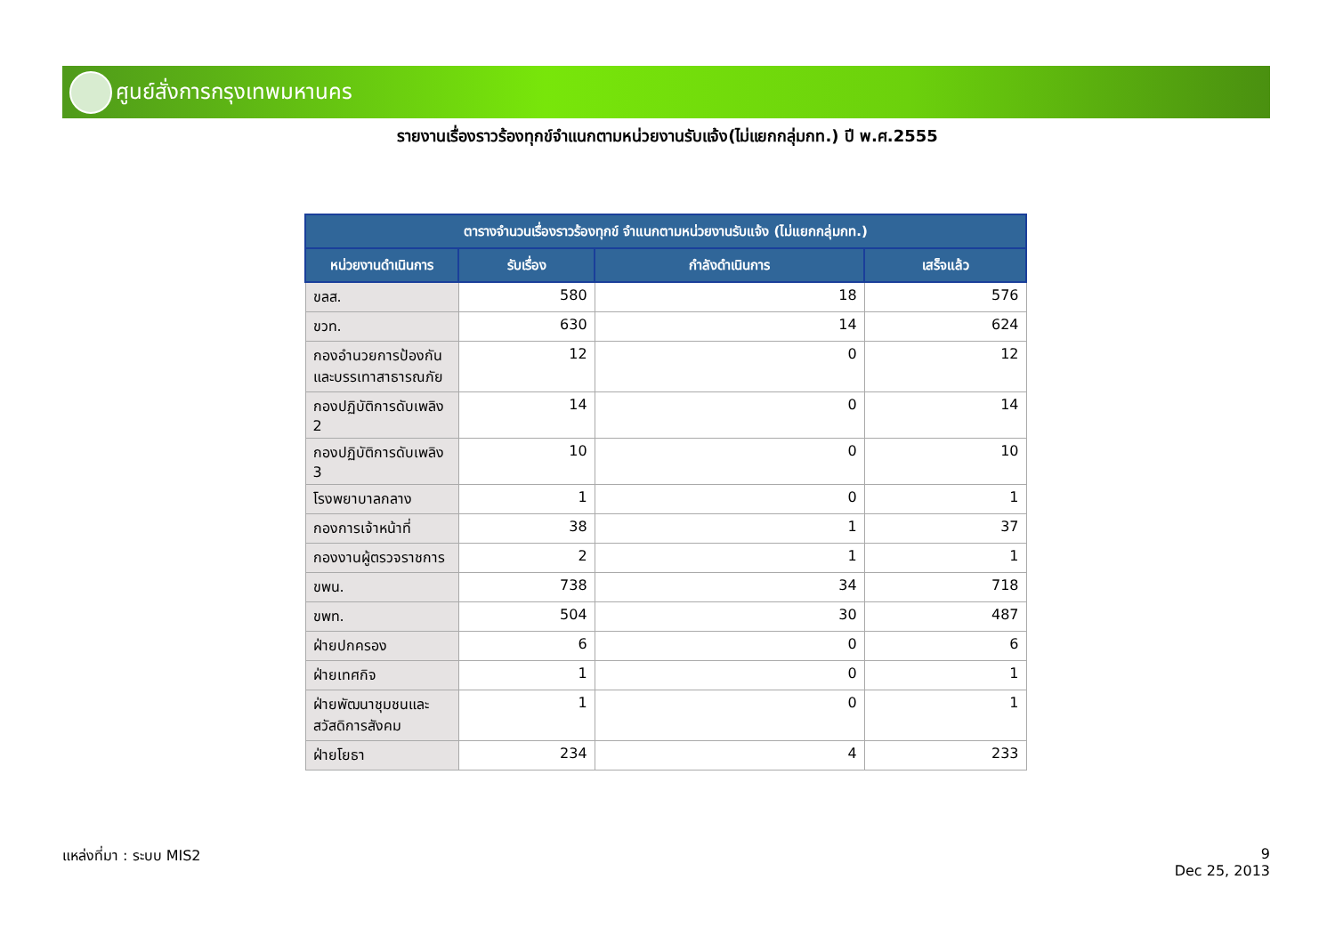ศูนย์สั่งการกรุงเทพมหานคร
รายงานเรื่องราวร้องทุกข์จำแนกตามหน่วยงานรับแจ้ง(ไม่แยกกลุ่มกท.) ปี พ.ศ.2555
| ตารางจำนวนเรื่องราวร้องทุกข์ จำแนกตามหน่วยงานรับแจ้ง (ไม่แยกกลุ่มกท.) | | | |
| --- | --- | --- | --- |
| หน่วยงานดำเนินการ | รับเรื่อง | กำลังดำเนินการ | เสร็จแล้ว |
| ขลส. | 580 | 18 | 576 |
| ขวท. | 630 | 14 | 624 |
| กองอำนวยการป้องกันและบรรเทาสาธารณภัย | 12 | 0 | 12 |
| กองปฏิบัติการดับเพลิง 2 | 14 | 0 | 14 |
| กองปฏิบัติการดับเพลิง 3 | 10 | 0 | 10 |
| โรงพยาบาลกลาง | 1 | 0 | 1 |
| กองการเจ้าหน้าที่ | 38 | 1 | 37 |
| กองงานผู้ตรวจราชการ | 2 | 1 | 1 |
| ขพน. | 738 | 34 | 718 |
| ขพท. | 504 | 30 | 487 |
| ฝ่ายปกครอง | 6 | 0 | 6 |
| ฝ่ายเทศกิจ | 1 | 0 | 1 |
| ฝ่ายพัฒนาชุมชนและสวัสดิการสังคม | 1 | 0 | 1 |
| ฝ่ายโยธา | 234 | 4 | 233 |
แหล่งที่มา : ระบบ MIS2
9
Dec 25, 2013